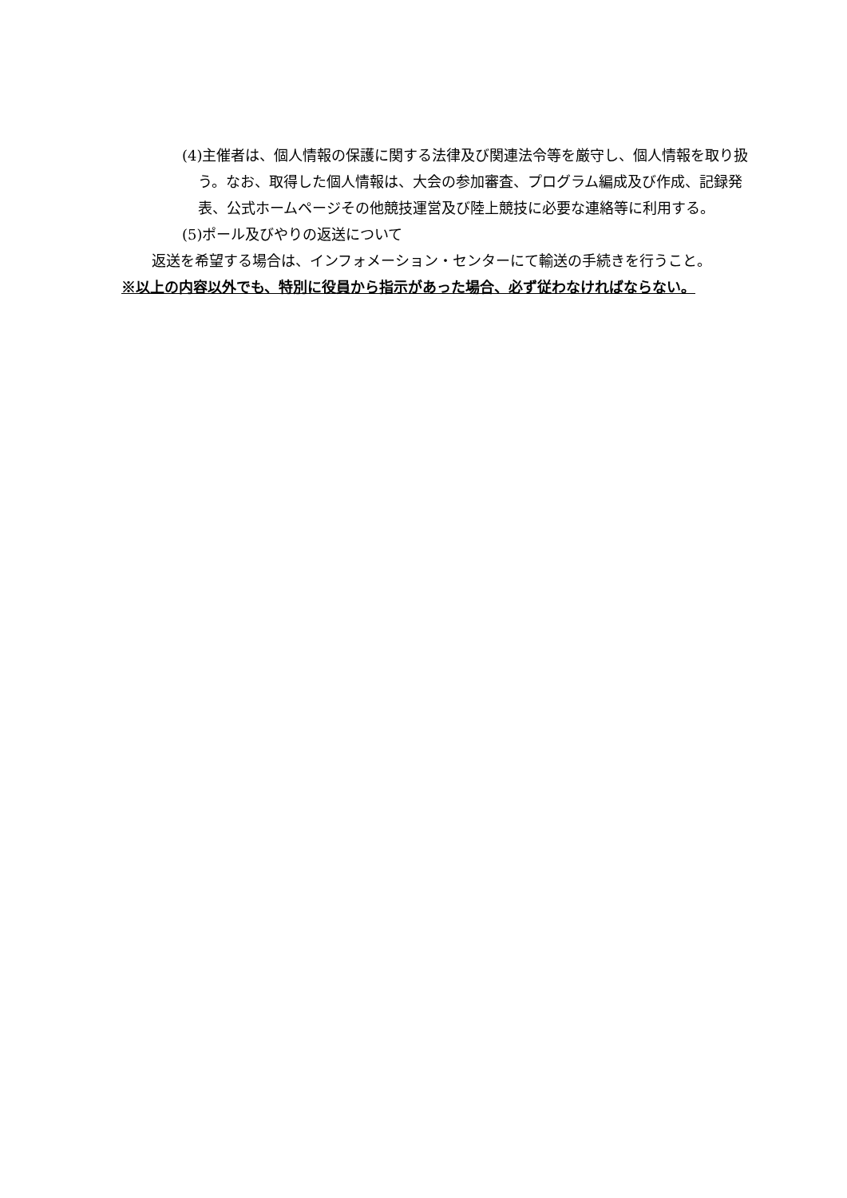(4)主催者は、個人情報の保護に関する法律及び関連法令等を厳守し、個人情報を取り扱う。なお、取得した個人情報は、大会の参加審査、プログラム編成及び作成、記録発表、公式ホームページその他競技運営及び陸上競技に必要な連絡等に利用する。
(5)ポール及びやりの返送について
返送を希望する場合は、インフォメーション・センターにて輸送の手続きを行うこと。
※以上の内容以外でも、特別に役員から指示があった場合、必ず従わなければならない。